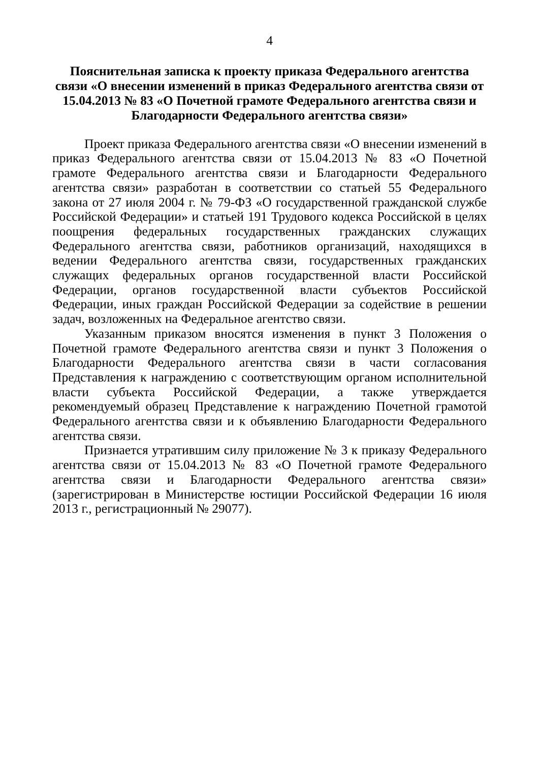4
Пояснительная записка к проекту приказа Федерального агентства связи «О внесении изменений в приказ Федерального агентства связи от 15.04.2013 № 83 «О Почетной грамоте Федерального агентства связи и Благодарности Федерального агентства связи»
Проект приказа Федерального агентства связи «О внесении изменений в приказ Федерального агентства связи от 15.04.2013 № 83 «О Почетной грамоте Федерального агентства связи и Благодарности Федерального агентства связи» разработан в соответствии со статьей 55 Федерального закона от 27 июля 2004 г. № 79-ФЗ «О государственной гражданской службе Российской Федерации» и статьей 191 Трудового кодекса Российской в целях поощрения федеральных государственных гражданских служащих Федерального агентства связи, работников организаций, находящихся в ведении Федерального агентства связи, государственных гражданских служащих федеральных органов государственной власти Российской Федерации, органов государственной власти субъектов Российской Федерации, иных граждан Российской Федерации за содействие в решении задач, возложенных на Федеральное агентство связи.
Указанным приказом вносятся изменения в пункт 3 Положения о Почетной грамоте Федерального агентства связи и пункт 3 Положения о Благодарности Федерального агентства связи в части согласования Представления к награждению с соответствующим органом исполнительной власти субъекта Российской Федерации, а также утверждается рекомендуемый образец Представление к награждению Почетной грамотой Федерального агентства связи и к объявлению Благодарности Федерального агентства связи.
Признается утратившим силу приложение № 3 к приказу Федерального агентства связи от 15.04.2013 № 83 «О Почетной грамоте Федерального агентства связи и Благодарности Федерального агентства связи» (зарегистрирован в Министерстве юстиции Российской Федерации 16 июля 2013 г., регистрационный № 29077).